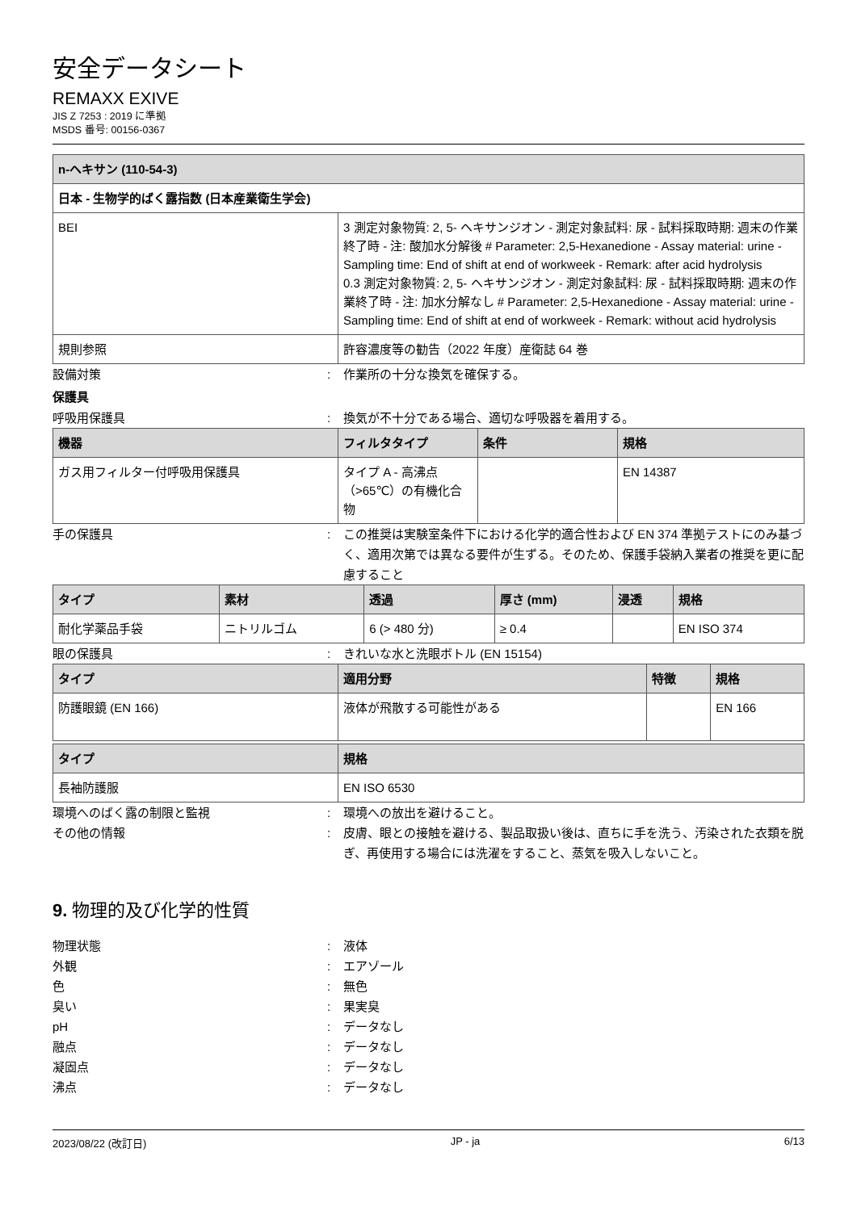安全データシート
REMAXX EXIVE
JIS Z 7253 : 2019 に準拠
MSDS 番号: 00156-0367
| n-ヘキサン (110-54-3) | |
| --- | --- |
| 日本 - 生物学的ばく露指数 (日本産業衛生学会) | |
| BEI | 3 測定対象物質: 2, 5- ヘキサンジオン - 測定対象試料: 尿 - 試料採取時期: 週末の作業終了時 - 注: 酸加水分解後 # Parameter: 2,5-Hexanedione - Assay material: urine - Sampling time: End of shift at end of workweek - Remark: after acid hydrolysis 0.3 測定対象物質: 2, 5- ヘキサンジオン - 測定対象試料: 尿 - 試料採取時期: 週末の作業終了時 - 注: 加水分解なし # Parameter: 2,5-Hexanedione - Assay material: urine - Sampling time: End of shift at end of workweek - Remark: without acid hydrolysis |
| 規則参照 | 許容濃度等の勧告（2022 年度）産衛誌 64 巻 |
設備対策: 作業所の十分な換気を確保する。
保護具
呼吸用保護具: 換気が不十分である場合、適切な呼吸器を着用する。
| 機器 | フィルタタイプ | 条件 | 規格 |
| --- | --- | --- | --- |
| ガス用フィルター付呼吸用保護具 | タイプ A - 高沸点（>65℃）の有機化合物 | | EN 14387 |
手の保護具: この推奨は実験室条件下における化学的適合性および EN 374 準拠テストにのみ基づく、適用次第では異なる要件が生ずる。そのため、保護手袋納入業者の推奨を更に配慮すること
| タイプ | 素材 | 透過 | 厚さ (mm) | 浸透 | 規格 |
| --- | --- | --- | --- | --- | --- |
| 耐化学薬品手袋 | ニトリルゴム | 6 (> 480 分) | ≥ 0.4 | | EN ISO 374 |
眼の保護具: きれいな水と洗眼ボトル (EN 15154)
| タイプ | 適用分野 | 特徴 | 規格 |
| --- | --- | --- | --- |
| 防護眼鏡 (EN 166) | 液体が飛散する可能性がある | | EN 166 |
| タイプ | 規格 |
| --- | --- |
| 長袖防護服 | EN ISO 6530 |
環境へのばく露の制限と監視: 環境への放出を避けること。
その他の情報: 皮膚、眼との接触を避ける、製品取扱い後は、直ちに手を洗う、汚染された衣類を脱ぎ、再使用する場合には洗濯をすること、蒸気を吸入しないこと。
9. 物理的及び化学的性質
物理状態: 液体
外観: エアゾール
色: 無色
臭い: 果実臭
pH: データなし
融点: データなし
凝固点: データなし
沸点: データなし
2023/08/22 (改訂日) JP - ja 6/13